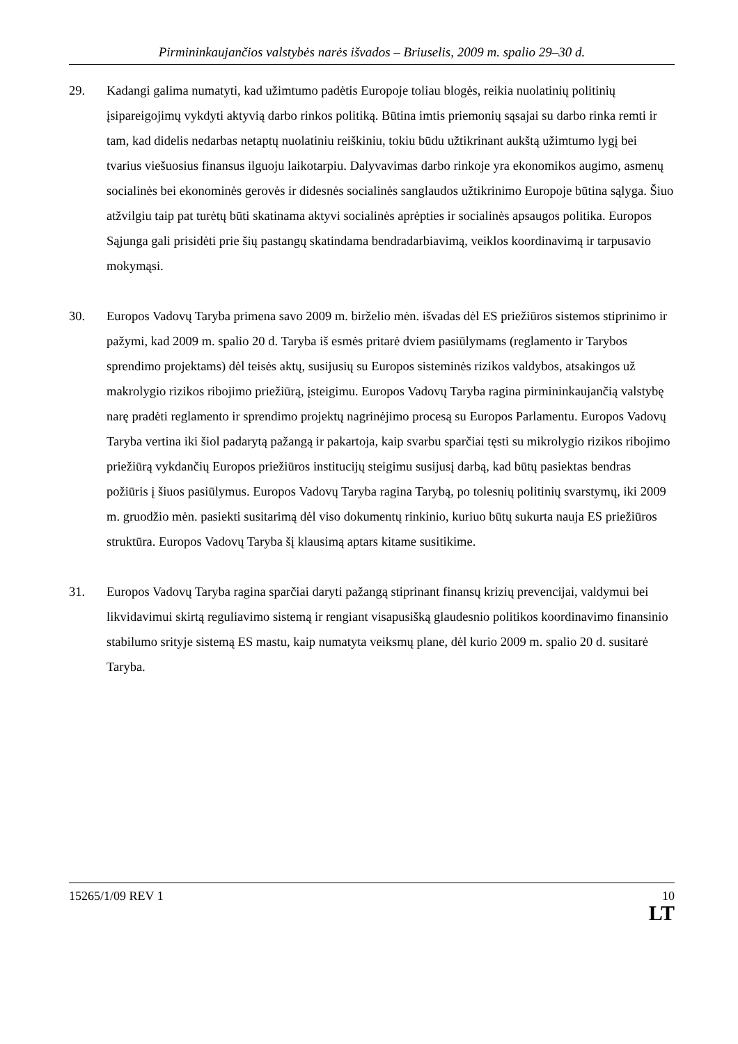Pirmininkaujančios valstybės narės išvados – Briuselis, 2009 m. spalio 29–30 d.
29. Kadangi galima numatyti, kad užimtumo padėtis Europoje toliau blogės, reikia nuolatinių politinių įsipareigojimų vykdyti aktyvią darbo rinkos politiką. Būtina imtis priemonių sąsajai su darbo rinka remti ir tam, kad didelis nedarbas netaptų nuolatiniu reiškiniu, tokiu būdu užtikrinant aukštą užimtumo lygį bei tvarius viešuosius finansus ilguoju laikotarpiu. Dalyvavimas darbo rinkoje yra ekonomikos augimo, asmenų socialinės bei ekonominės gerovės ir didesnės socialinės sanglaudos užtikrinimo Europoje būtina sąlyga. Šiuo atžvilgiu taip pat turėtų būti skatinama aktyvi socialinės aprėpties ir socialinės apsaugos politika. Europos Sąjunga gali prisidėti prie šių pastangų skatindama bendradarbiavimą, veiklos koordinavimą ir tarpusavio mokymąsi.
30. Europos Vadovų Taryba primena savo 2009 m. birželio mėn. išvadas dėl ES priežiūros sistemos stiprinimo ir pažymi, kad 2009 m. spalio 20 d. Taryba iš esmės pritarė dviem pasiūlymams (reglamento ir Tarybos sprendimo projektams) dėl teisės aktų, susijusių su Europos sisteminės rizikos valdybos, atsakingos už makrolygio rizikos ribojimo priežiūrą, įsteigimu. Europos Vadovų Taryba ragina pirmininkaujančią valstybę narę pradėti reglamento ir sprendimo projektų nagrinėjimo procesą su Europos Parlamentu. Europos Vadovų Taryba vertina iki šiol padarytą pažangą ir pakartoja, kaip svarbu sparčiai tęsti su mikrolygio rizikos ribojimo priežiūrą vykdančių Europos priežiūros institucijų steigimu susijusį darbą, kad būtų pasiektas bendras požiūris į šiuos pasiūlymus. Europos Vadovų Taryba ragina Tarybą, po tolesnių politinių svarstymų, iki 2009 m. gruodžio mėn. pasiekti susitarimą dėl viso dokumentų rinkinio, kuriuo būtų sukurta nauja ES priežiūros struktūra. Europos Vadovų Taryba šį klausimą aptars kitame susitikime.
31. Europos Vadovų Taryba ragina sparčiai daryti pažangą stiprinant finansų krizių prevencijai, valdymui bei likvidavimui skirtą reguliavimo sistemą ir rengiant visapusišką glaudesnio politikos koordinavimo finansinio stabilumo srityje sistemą ES mastu, kaip numatyta veiksmų plane, dėl kurio 2009 m. spalio 20 d. susitarė Taryba.
15265/1/09 REV 1 10
LT